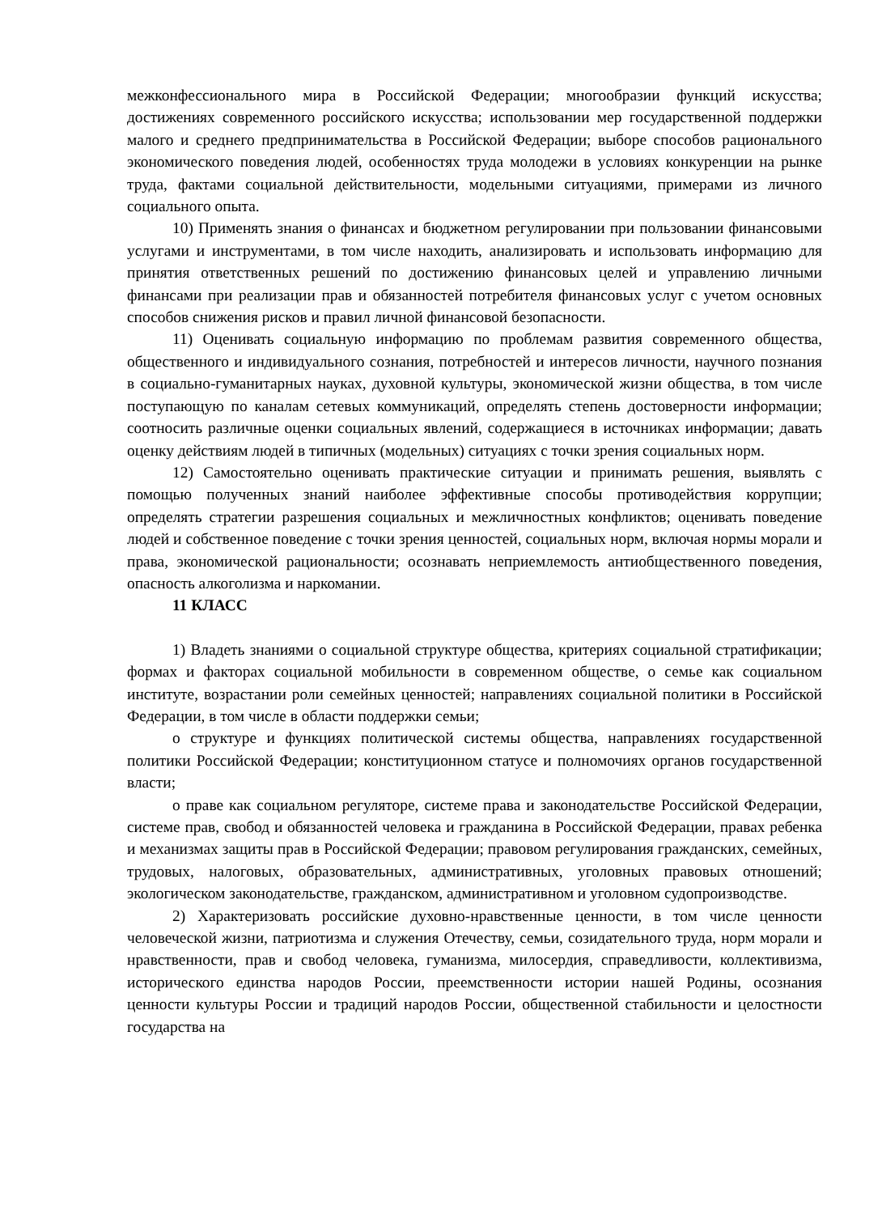межконфессионального мира в Российской Федерации; многообразии функций искусства; достижениях современного российского искусства; использовании мер государственной поддержки малого и среднего предпринимательства в Российской Федерации; выборе способов рационального экономического поведения людей, особенностях труда молодежи в условиях конкуренции на рынке труда, фактами социальной действительности, модельными ситуациями, примерами из личного социального опыта.
10) Применять знания о финансах и бюджетном регулировании при пользовании финансовыми услугами и инструментами, в том числе находить, анализировать и использовать информацию для принятия ответственных решений по достижению финансовых целей и управлению личными финансами при реализации прав и обязанностей потребителя финансовых услуг с учетом основных способов снижения рисков и правил личной финансовой безопасности.
11) Оценивать социальную информацию по проблемам развития современного общества, общественного и индивидуального сознания, потребностей и интересов личности, научного познания в социально-гуманитарных науках, духовной культуры, экономической жизни общества, в том числе поступающую по каналам сетевых коммуникаций, определять степень достоверности информации; соотносить различные оценки социальных явлений, содержащиеся в источниках информации; давать оценку действиям людей в типичных (модельных) ситуациях с точки зрения социальных норм.
12) Самостоятельно оценивать практические ситуации и принимать решения, выявлять с помощью полученных знаний наиболее эффективные способы противодействия коррупции; определять стратегии разрешения социальных и межличностных конфликтов; оценивать поведение людей и собственное поведение с точки зрения ценностей, социальных норм, включая нормы морали и права, экономической рациональности; осознавать неприемлемость антиобщественного поведения, опасность алкоголизма и наркомании.
11 КЛАСС
1) Владеть знаниями о социальной структуре общества, критериях социальной стратификации; формах и факторах социальной мобильности в современном обществе, о семье как социальном институте, возрастании роли семейных ценностей; направлениях социальной политики в Российской Федерации, в том числе в области поддержки семьи;
о структуре и функциях политической системы общества, направлениях государственной политики Российской Федерации; конституционном статусе и полномочиях органов государственной власти;
о праве как социальном регуляторе, системе права и законодательстве Российской Федерации, системе прав, свобод и обязанностей человека и гражданина в Российской Федерации, правах ребенка и механизмах защиты прав в Российской Федерации; правовом регулирования гражданских, семейных, трудовых, налоговых, образовательных, административных, уголовных правовых отношений; экологическом законодательстве, гражданском, административном и уголовном судопроизводстве.
2) Характеризовать российские духовно-нравственные ценности, в том числе ценности человеческой жизни, патриотизма и служения Отечеству, семьи, созидательного труда, норм морали и нравственности, прав и свобод человека, гуманизма, милосердия, справедливости, коллективизма, исторического единства народов России, преемственности истории нашей Родины, осознания ценности культуры России и традиций народов России, общественной стабильности и целостности государства на